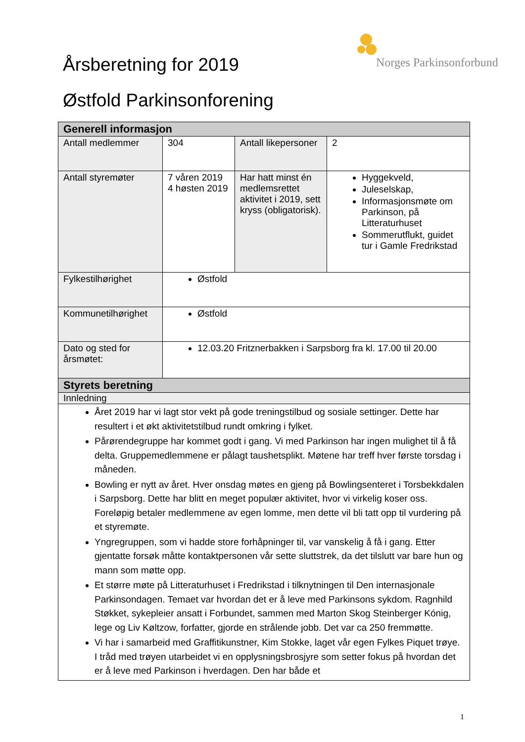Norges Parkinsonforbund
Årsberetning for 2019
Østfold Parkinsonforening
| Generell informasjon | | | |
| --- | --- | --- | --- |
| Antall medlemmer | 304 | Antall likepersoner | 2 |
| Antall styremøter | 7 våren 2019 4 høsten 2019 | Har hatt minst én medlemsrettet aktivitet i 2019, sett kryss (obligatorisk). | Hyggekveld, Juleselskap, Informasjonsmøte om Parkinson, på Litteraturhuset Sommerutflukt, guidet tur i Gamle Fredrikstad |
| Fylkestilhørighet | Østfold | | |
| Kommunetilhørighet | Østfold | | |
| Dato og sted for årsmøtet: | 12.03.20 Fritznerbakken i Sarpsborg fra kl. 17.00 til 20.00 | | |
| Styrets beretning | | | |
| Innledning | | | |
| Året 2019 har vi lagt stor vekt på gode treningstilbud og sosiale settinger. Dette har resultert i et økt aktivitetstilbud rundt omkring i fylket. Pårørendegruppe har kommet godt i gang. Vi med Parkinson har ingen mulighet til å få delta. Gruppemedlemmene er pålagt taushetsplikt. Møtene har treff hver første torsdag i måneden. Bowling er nytt av året. Hver onsdag møtes en gjeng på Bowlingsenteret i Torsbekkdalen i Sarpsborg. Dette har blitt en meget populær aktivitet, hvor vi virkelig koser oss. Foreløpig betaler medlemmene av egen lomme, men dette vil bli tatt opp til vurdering på et styremøte. Yngregruppen, som vi hadde store forhåpninger til, var vanskelig å få i gang. Etter gjentatte forsøk måtte kontaktpersonen vår sette sluttstrek, da det tilslutt var bare hun og mann som møtte opp. Et større møte på Litteraturhuset i Fredrikstad i tilknytningen til Den internasjonale Parkinsondagen. Temaet var hvordan det er å leve med Parkinsons sykdom. Ragnhild Støkket, sykepleier ansatt i Forbundet, sammen med Marton Skog Steinberger Kónig, lege og Liv Køltzow, forfatter, gjorde en strålende jobb. Det var ca 250 fremmøtte. Vi har i samarbeid med Graffitikunstner, Kim Stokke, laget vår egen Fylkes Piquet trøye. I tråd med trøyen utarbeidet vi en opplysningsbrosjyre som setter fokus på hvordan det er å leve med Parkinson i hverdagen. Den har både et | | | |
1